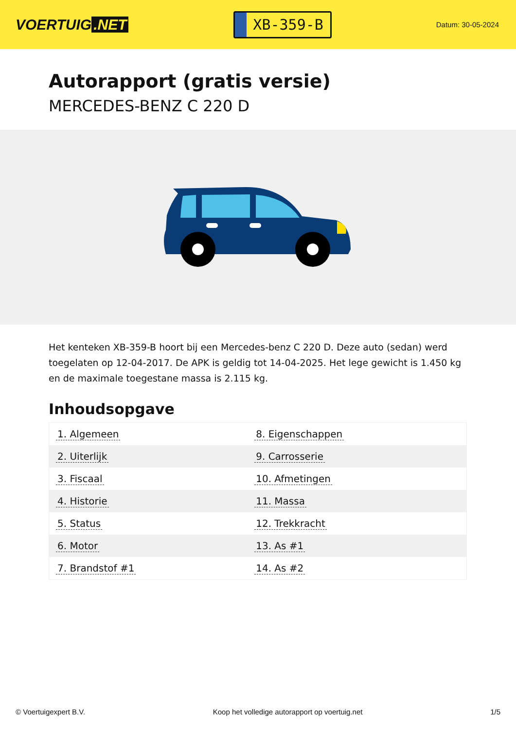VOERTUIG.NET
XB-359-B
Datum: 30-05-2024
Autorapport (gratis versie)
MERCEDES-BENZ C 220 D
Het kenteken XB-359-B hoort bij een Mercedes-benz C 220 D. Deze auto (sedan) werd toegelaten op 12-04-2017. De APK is geldig tot 14-04-2025. Het lege gewicht is 1.450 kg en de maximale toegestane massa is 2.115 kg.
Inhoudsopgave
| 1. Algemeen | 8. Eigenschappen |
| 2. Uiterlijk | 9. Carrosserie |
| 3. Fiscaal | 10. Afmetingen |
| 4. Historie | 11. Massa |
| 5. Status | 12. Trekkracht |
| 6. Motor | 13. As #1 |
| 7. Brandstof #1 | 14. As #2 |
© Voertuigexpert B.V. Koop het volledige autorapport op voertuig.net 1/5